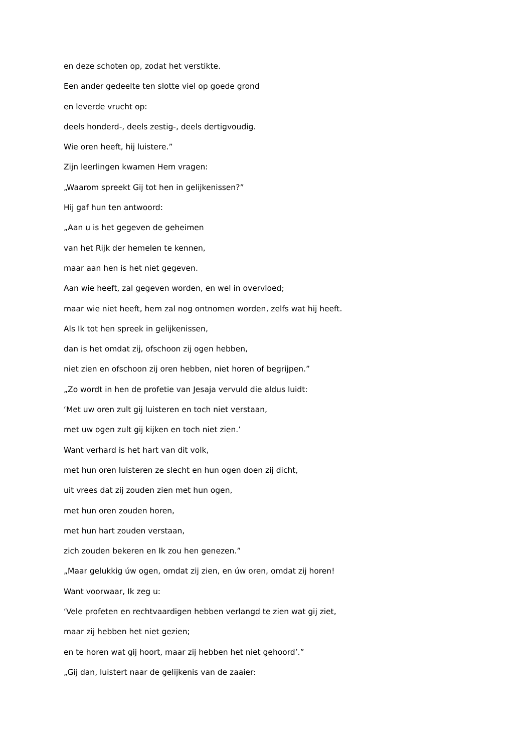en deze schoten op, zodat het verstikte.
Een ander gedeelte ten slotte viel op goede grond
en leverde vrucht op:
deels honderd-, deels zestig-, deels dertigvoudig.
Wie oren heeft, hij luistere.”
Zijn leerlingen kwamen Hem vragen:
„Waarom spreekt Gij tot hen in gelijkenissen?”
Hij gaf hun ten antwoord:
„Aan u is het gegeven de geheimen
van het Rijk der hemelen te kennen,
maar aan hen is het niet gegeven.
Aan wie heeft, zal gegeven worden, en wel in overvloed;
maar wie niet heeft, hem zal nog ontnomen worden, zelfs wat hij heeft.
Als Ik tot hen spreek in gelijkenissen,
dan is het omdat zij, ofschoon zij ogen hebben,
niet zien en ofschoon zij oren hebben, niet horen of begrijpen.”
„Zo wordt in hen de profetie van Jesaja vervuld die aldus luidt:
‘Met uw oren zult gij luisteren en toch niet verstaan,
met uw ogen zult gij kijken en toch niet zien.’
Want verhard is het hart van dit volk,
met hun oren luisteren ze slecht en hun ogen doen zij dicht,
uit vrees dat zij zouden zien met hun ogen,
met hun oren zouden horen,
met hun hart zouden verstaan,
zich zouden bekeren en Ik zou hen genezen.”
„Maar gelukkig úw ogen, omdat zij zien, en úw oren, omdat zij horen!
Want voorwaar, Ik zeg u:
‘Vele profeten en rechtvaardigen hebben verlangd te zien wat gij ziet,
maar zij hebben het niet gezien;
en te horen wat gij hoort, maar zij hebben het niet gehoord’.”
„Gij dan, luistert naar de gelijkenis van de zaaier: